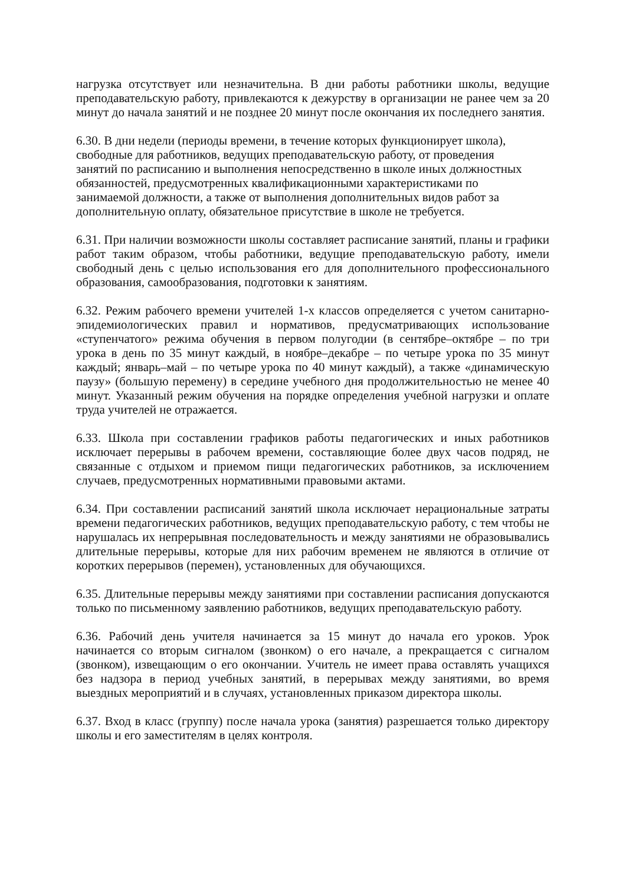нагрузка отсутствует или незначительна. В дни работы работники школы, ведущие преподавательскую работу, привлекаются к дежурству в организации не ранее чем за 20 минут до начала занятий и не позднее 20 минут после окончания их последнего занятия.
6.30. В дни недели (периоды времени, в течение которых функционирует школа),
свободные для работников, ведущих преподавательскую работу, от проведения
занятий по расписанию и выполнения непосредственно в школе иных должностных
обязанностей, предусмотренных квалификационными характеристиками по
занимаемой должности, а также от выполнения дополнительных видов работ за
дополнительную оплату, обязательное присутствие в школе не требуется.
6.31. При наличии возможности школы составляет расписание занятий, планы и графики работ таким образом, чтобы работники, ведущие преподавательскую работу, имели свободный день с целью использования его для дополнительного профессионального образования, самообразования, подготовки к занятиям.
6.32. Режим рабочего времени учителей 1-х классов определяется с учетом санитарно-эпидемиологических правил и нормативов, предусматривающих использование «ступенчатого» режима обучения в первом полугодии (в сентябре–октябре – по три урока в день по 35 минут каждый, в ноябре–декабре – по четыре урока по 35 минут каждый; январь–май – по четыре урока по 40 минут каждый), а также «динамическую паузу» (большую перемену) в середине учебного дня продолжительностью не менее 40 минут. Указанный режим обучения на порядке определения учебной нагрузки и оплате труда учителей не отражается.
6.33. Школа при составлении графиков работы педагогических и иных работников исключает перерывы в рабочем времени, составляющие более двух часов подряд, не связанные с отдыхом и приемом пищи педагогических работников, за исключением случаев, предусмотренных нормативными правовыми актами.
6.34. При составлении расписаний занятий школа исключает нерациональные затраты времени педагогических работников, ведущих преподавательскую работу, с тем чтобы не нарушалась их непрерывная последовательность и между занятиями не образовывались длительные перерывы, которые для них рабочим временем не являются в отличие от коротких перерывов (перемен), установленных для обучающихся.
6.35. Длительные перерывы между занятиями при составлении расписания допускаются только по письменному заявлению работников, ведущих преподавательскую работу.
6.36. Рабочий день учителя начинается за 15 минут до начала его уроков. Урок начинается со вторым сигналом (звонком) о его начале, а прекращается с сигналом (звонком), извещающим о его окончании. Учитель не имеет права оставлять учащихся без надзора в период учебных занятий, в перерывах между занятиями, во время выездных мероприятий и в случаях, установленных приказом директора школы.
6.37. Вход в класс (группу) после начала урока (занятия) разрешается только директору школы и его заместителям в целях контроля.